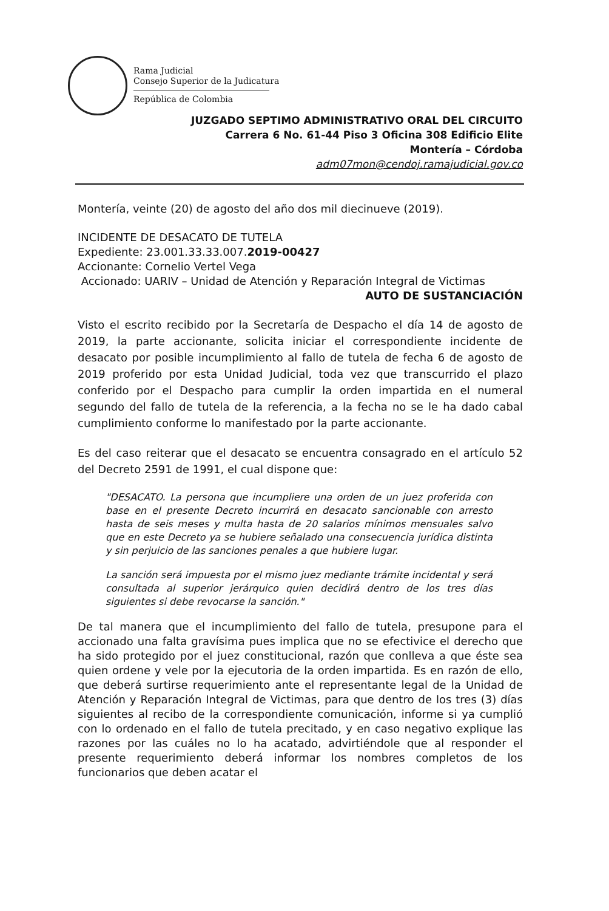Rama Judicial
Consejo Superior de la Judicatura
República de Colombia
JUZGADO SEPTIMO ADMINISTRATIVO ORAL DEL CIRCUITO
Carrera 6 No. 61-44 Piso 3 Oficina 308 Edificio Elite
Montería – Córdoba
adm07mon@cendoj.ramajudicial.gov.co
Montería, veinte (20) de agosto del año dos mil diecinueve (2019).
INCIDENTE DE DESACATO DE TUTELA
Expediente: 23.001.33.33.007.2019-00427
Accionante: Cornelio Vertel Vega
Accionado: UARIV – Unidad de Atención y Reparación Integral de Victimas
AUTO DE SUSTANCIACIÓN
Visto el escrito recibido por la Secretaría de Despacho el día 14 de agosto de 2019, la parte accionante, solicita iniciar el correspondiente incidente de desacato por posible incumplimiento al fallo de tutela de fecha 6 de agosto de 2019 proferido por esta Unidad Judicial, toda vez que transcurrido el plazo conferido por el Despacho para cumplir la orden impartida en el numeral segundo del fallo de tutela de la referencia, a la fecha no se le ha dado cabal cumplimiento conforme lo manifestado por la parte accionante.
Es del caso reiterar que el desacato se encuentra consagrado en el artículo 52 del Decreto 2591 de 1991, el cual dispone que:
"DESACATO. La persona que incumpliere una orden de un juez proferida con base en el presente Decreto incurrirá en desacato sancionable con arresto hasta de seis meses y multa hasta de 20 salarios mínimos mensuales salvo que en este Decreto ya se hubiere señalado una consecuencia jurídica distinta y sin perjuicio de las sanciones penales a que hubiere lugar.
La sanción será impuesta por el mismo juez mediante trámite incidental y será consultada al superior jerárquico quien decidirá dentro de los tres días siguientes si debe revocarse la sanción."
De tal manera que el incumplimiento del fallo de tutela, presupone para el accionado una falta gravísima pues implica que no se efectivice el derecho que ha sido protegido por el juez constitucional, razón que conlleva a que éste sea quien ordene y vele por la ejecutoria de la orden impartida. Es en razón de ello, que deberá surtirse requerimiento ante el representante legal de la Unidad de Atención y Reparación Integral de Victimas, para que dentro de los tres (3) días siguientes al recibo de la correspondiente comunicación, informe si ya cumplió con lo ordenado en el fallo de tutela precitado, y en caso negativo explique las razones por las cuáles no lo ha acatado, advirtiéndole que al responder el presente requerimiento deberá informar los nombres completos de los funcionarios que deben acatar el